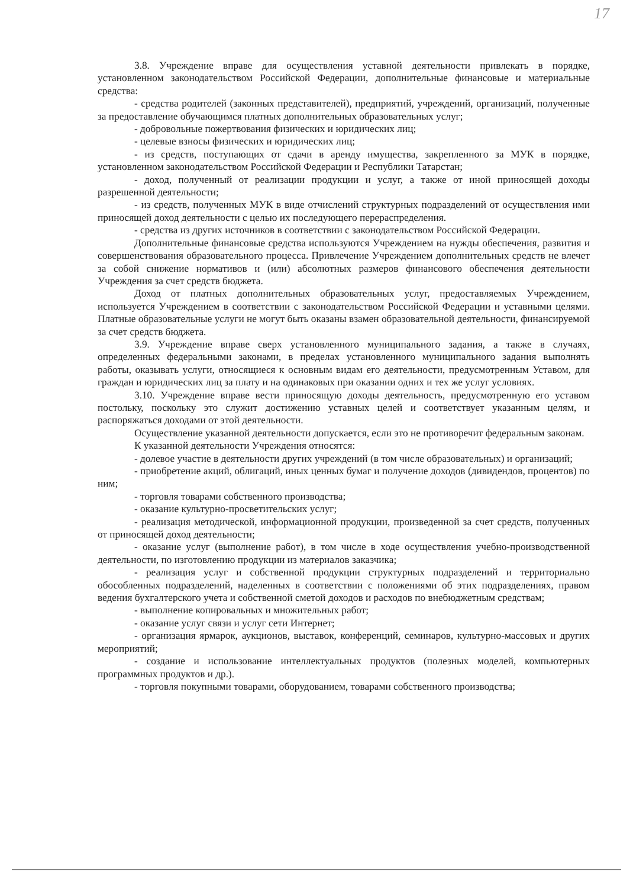17
3.8. Учреждение вправе для осуществления уставной деятельности привлекать в порядке, установленном законодательством Российской Федерации, дополнительные финансовые и материальные средства:
- средства родителей (законных представителей), предприятий, учреждений, организаций, полученные за предоставление обучающимся платных дополнительных образовательных услуг;
- добровольные пожертвования физических и юридических лиц;
- целевые взносы физических и юридических лиц;
- из средств, поступающих от сдачи в аренду имущества, закрепленного за МУК в порядке, установленном законодательством Российской Федерации и Республики Татарстан;
- доход, полученный от реализации продукции и услуг, а также от иной приносящей доходы разрешенной деятельности;
- из средств, полученных МУК в виде отчислений структурных подразделений от осуществления ими приносящей доход деятельности с целью их последующего перераспределения.
- средства из других источников в соответствии с законодательством Российской Федерации.
Дополнительные финансовые средства используются Учреждением на нужды обеспечения, развития и совершенствования образовательного процесса. Привлечение Учреждением дополнительных средств не влечет за собой снижение нормативов и (или) абсолютных размеров финансового обеспечения деятельности Учреждения за счет средств бюджета.
Доход от платных дополнительных образовательных услуг, предоставляемых Учреждением, используется Учреждением в соответствии с законодательством Российской Федерации и уставными целями. Платные образовательные услуги не могут быть оказаны взамен образовательной деятельности, финансируемой за счет средств бюджета.
3.9. Учреждение вправе сверх установленного муниципального задания, а также в случаях, определенных федеральными законами, в пределах установленного муниципального задания выполнять работы, оказывать услуги, относящиеся к основным видам его деятельности, предусмотренным Уставом, для граждан и юридических лиц за плату и на одинаковых при оказании одних и тех же услуг условиях.
3.10. Учреждение вправе вести приносящую доходы деятельность, предусмотренную его уставом постольку, поскольку это служит достижению уставных целей и соответствует указанным целям, и распоряжаться доходами от этой деятельности.
Осуществление указанной деятельности допускается, если это не противоречит федеральным законам.
К указанной деятельности Учреждения относятся:
- долевое участие в деятельности других учреждений (в том числе образовательных) и организаций;
- приобретение акций, облигаций, иных ценных бумаг и получение доходов (дивидендов, процентов) по ним;
- торговля товарами собственного производства;
- оказание культурно-просветительских услуг;
- реализация методической, информационной продукции, произведенной за счет средств, полученных от приносящей доход деятельности;
- оказание услуг (выполнение работ), в том числе в ходе осуществления учебно-производственной деятельности, по изготовлению продукции из материалов заказчика;
- реализация услуг и собственной продукции структурных подразделений и территориально обособленных подразделений, наделенных в соответствии с положениями об этих подразделениях, правом ведения бухгалтерского учета и собственной сметой доходов и расходов по внебюджетным средствам;
- выполнение копировальных и множительных работ;
- оказание услуг связи и услуг сети Интернет;
- организация ярмарок, аукционов, выставок, конференций, семинаров, культурно-массовых и других мероприятий;
- создание и использование интеллектуальных продуктов (полезных моделей, компьютерных программных продуктов и др.).
- торговля покупными товарами, оборудованием, товарами собственного производства;